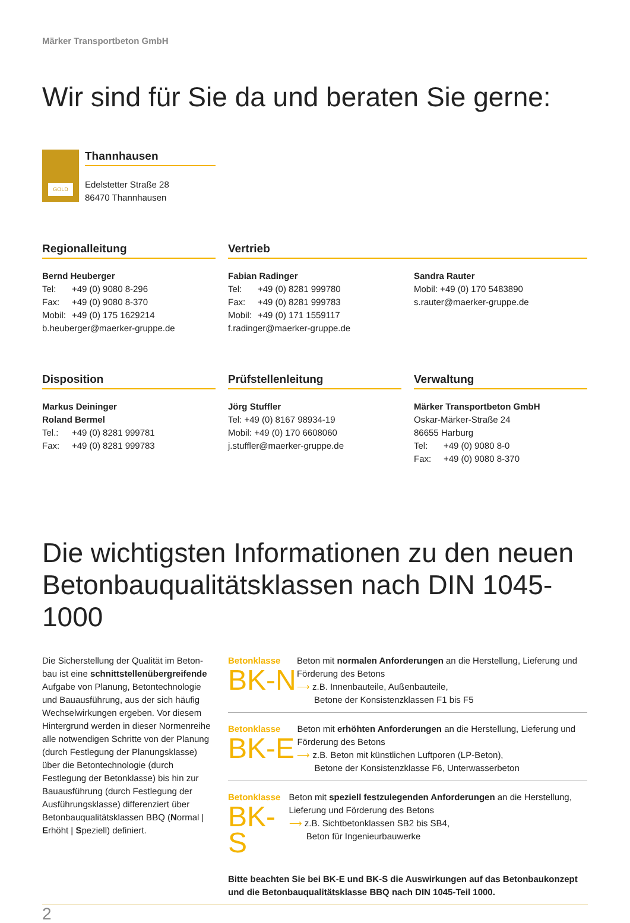Märker Transportbeton GmbH
Wir sind für Sie da und beraten Sie gerne:
GOLD
Thannhausen
Edelstetter Straße 28
86470 Thannhausen
Regionalleitung
Bernd Heuberger
Tel: +49 (0) 9080 8-296 Fax: +49 (0) 9080 8-370 Mobil: +49 (0) 175 1629214
b.heuberger@maerker-gruppe.de
Vertrieb
Fabian Radinger
Tel: +49 (0) 8281 999780 Fax: +49 (0) 8281 999783 Mobil: +49 (0) 171 1559117
f.radinger@maerker-gruppe.de
Sandra Rauter
Mobil: +49 (0) 170 5483890
s.rauter@maerker-gruppe.de
Disposition
Markus Deininger
Roland Bermel
Tel.: +49 (0) 8281 999781 Fax: +49 (0) 8281 999783
Prüfstellenleitung
Jörg Stuffler
Tel: +49 (0) 8167 98934-19
Mobil: +49 (0) 170 6608060
j.stuffler@maerker-gruppe.de
Verwaltung
Märker Transportbeton GmbH
Oskar-Märker-Straße 24
86655 Harburg
Tel: +49 (0) 9080 8-0 Fax: +49 (0) 9080 8-370
Die wichtigsten Informationen zu den neuen Betonbauqualitätsklassen nach DIN 1045-1000
Die Sicherstellung der Qualität im Beton-bau ist eine schnittstellenübergreifende Aufgabe von Planung, Betontechnologie und Bauausführung, aus der sich häufig Wechselwirkungen ergeben. Vor diesem Hintergrund werden in dieser Normenreihe alle notwendigen Schritte von der Planung (durch Festlegung der Planungsklasse) über die Betontechnologie (durch Festlegung der Betonklasse) bis hin zur Bauausführung (durch Festlegung der Ausführungsklasse) differenziert über Betonbauqualitätsklassen BBQ (Normal | Erhöht | Speziell) definiert.
Betonklasse
BK-N
Beton mit normalen Anforderungen an die Herstellung, Lieferung und Förderung des Betons
⟶ z.B. Innenbauteile, Außenbauteile,
Betone der Konsistenzklassen F1 bis F5
Betonklasse
BK-E
Beton mit erhöhten Anforderungen an die Herstellung, Lieferung und Förderung des Betons
⟶ z.B. Beton mit künstlichen Luftporen (LP-Beton),
Betone der Konsistenzklasse F6, Unterwasserbeton
Betonklasse
BK-S
Beton mit speziell festzulegenden Anforderungen an die Herstellung, Lieferung und Förderung des Betons
⟶ z.B. Sichtbetonklassen SB2 bis SB4,
Beton für Ingenieurbauwerke
Bitte beachten Sie bei BK-E und BK-S die Auswirkungen auf das Betonbaukonzept und die Betonbauqualitätsklasse BBQ nach DIN 1045-Teil 1000.
2